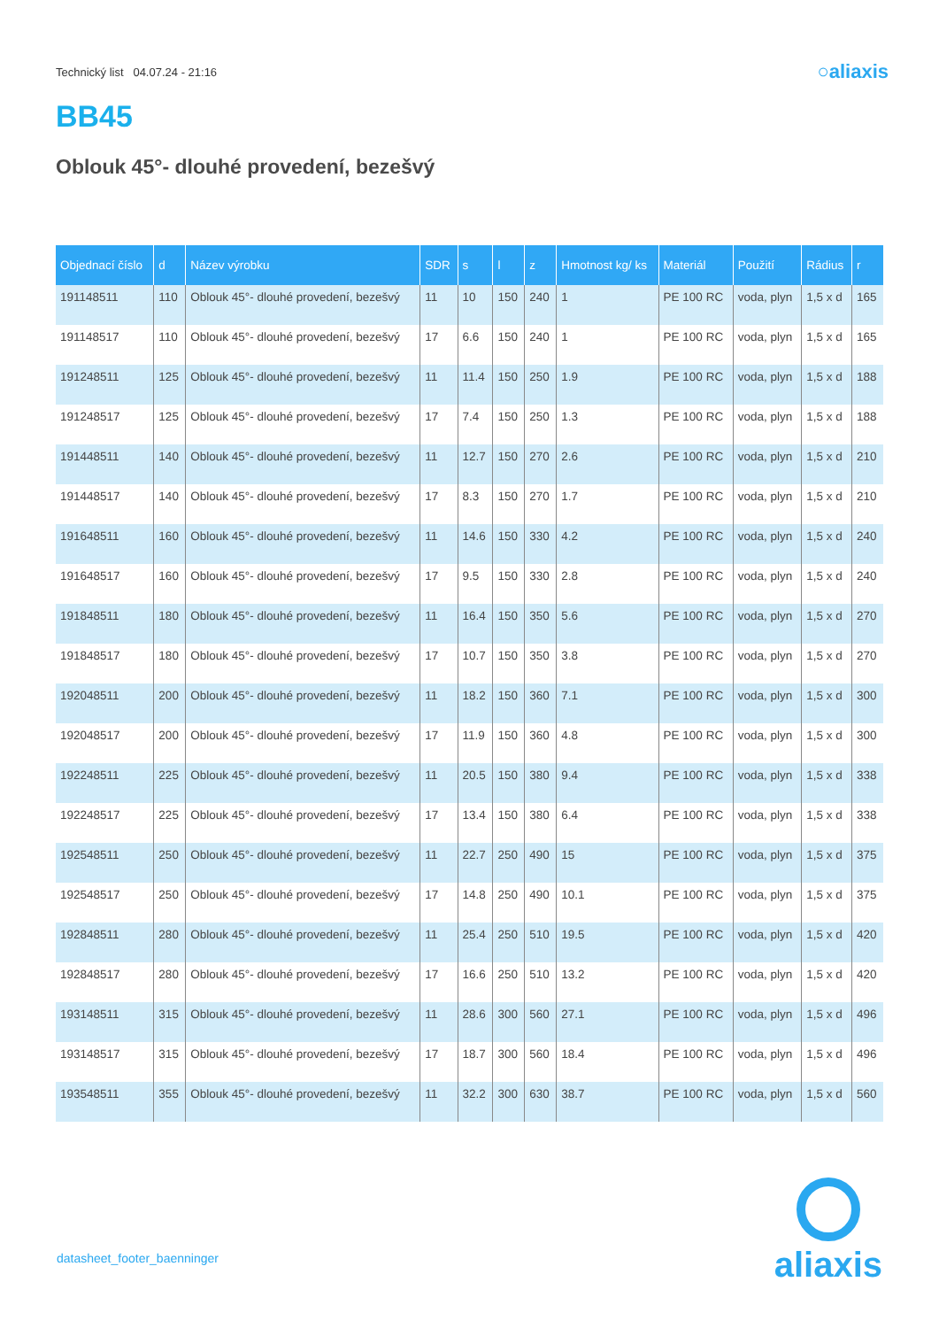Technický list 04.07.24 - 21:16
○aliaxis
BB45
Oblouk 45°- dlouhé provedení, bezešvý
| Objednací číslo | d | Název výrobku | SDR | s | l | z | Hmotnost kg/ ks | Materiál | Použití | Rádius | r |
| --- | --- | --- | --- | --- | --- | --- | --- | --- | --- | --- | --- |
| 191148511 | 110 | Oblouk 45°- dlouhé provedení, bezešvý | 11 | 10 | 150 | 240 | 1 | PE 100 RC | voda, plyn | 1,5 x d | 165 |
| 191148517 | 110 | Oblouk 45°- dlouhé provedení, bezešvý | 17 | 6.6 | 150 | 240 | 1 | PE 100 RC | voda, plyn | 1,5 x d | 165 |
| 191248511 | 125 | Oblouk 45°- dlouhé provedení, bezešvý | 11 | 11.4 | 150 | 250 | 1.9 | PE 100 RC | voda, plyn | 1,5 x d | 188 |
| 191248517 | 125 | Oblouk 45°- dlouhé provedení, bezešvý | 17 | 7.4 | 150 | 250 | 1.3 | PE 100 RC | voda, plyn | 1,5 x d | 188 |
| 191448511 | 140 | Oblouk 45°- dlouhé provedení, bezešvý | 11 | 12.7 | 150 | 270 | 2.6 | PE 100 RC | voda, plyn | 1,5 x d | 210 |
| 191448517 | 140 | Oblouk 45°- dlouhé provedení, bezešvý | 17 | 8.3 | 150 | 270 | 1.7 | PE 100 RC | voda, plyn | 1,5 x d | 210 |
| 191648511 | 160 | Oblouk 45°- dlouhé provedení, bezešvý | 11 | 14.6 | 150 | 330 | 4.2 | PE 100 RC | voda, plyn | 1,5 x d | 240 |
| 191648517 | 160 | Oblouk 45°- dlouhé provedení, bezešvý | 17 | 9.5 | 150 | 330 | 2.8 | PE 100 RC | voda, plyn | 1,5 x d | 240 |
| 191848511 | 180 | Oblouk 45°- dlouhé provedení, bezešvý | 11 | 16.4 | 150 | 350 | 5.6 | PE 100 RC | voda, plyn | 1,5 x d | 270 |
| 191848517 | 180 | Oblouk 45°- dlouhé provedení, bezešvý | 17 | 10.7 | 150 | 350 | 3.8 | PE 100 RC | voda, plyn | 1,5 x d | 270 |
| 192048511 | 200 | Oblouk 45°- dlouhé provedení, bezešvý | 11 | 18.2 | 150 | 360 | 7.1 | PE 100 RC | voda, plyn | 1,5 x d | 300 |
| 192048517 | 200 | Oblouk 45°- dlouhé provedení, bezešvý | 17 | 11.9 | 150 | 360 | 4.8 | PE 100 RC | voda, plyn | 1,5 x d | 300 |
| 192248511 | 225 | Oblouk 45°- dlouhé provedení, bezešvý | 11 | 20.5 | 150 | 380 | 9.4 | PE 100 RC | voda, plyn | 1,5 x d | 338 |
| 192248517 | 225 | Oblouk 45°- dlouhé provedení, bezešvý | 17 | 13.4 | 150 | 380 | 6.4 | PE 100 RC | voda, plyn | 1,5 x d | 338 |
| 192548511 | 250 | Oblouk 45°- dlouhé provedení, bezešvý | 11 | 22.7 | 250 | 490 | 15 | PE 100 RC | voda, plyn | 1,5 x d | 375 |
| 192548517 | 250 | Oblouk 45°- dlouhé provedení, bezešvý | 17 | 14.8 | 250 | 490 | 10.1 | PE 100 RC | voda, plyn | 1,5 x d | 375 |
| 192848511 | 280 | Oblouk 45°- dlouhé provedení, bezešvý | 11 | 25.4 | 250 | 510 | 19.5 | PE 100 RC | voda, plyn | 1,5 x d | 420 |
| 192848517 | 280 | Oblouk 45°- dlouhé provedení, bezešvý | 17 | 16.6 | 250 | 510 | 13.2 | PE 100 RC | voda, plyn | 1,5 x d | 420 |
| 193148511 | 315 | Oblouk 45°- dlouhé provedení, bezešvý | 11 | 28.6 | 300 | 560 | 27.1 | PE 100 RC | voda, plyn | 1,5 x d | 496 |
| 193148517 | 315 | Oblouk 45°- dlouhé provedení, bezešvý | 17 | 18.7 | 300 | 560 | 18.4 | PE 100 RC | voda, plyn | 1,5 x d | 496 |
| 193548511 | 355 | Oblouk 45°- dlouhé provedení, bezešvý | 11 | 32.2 | 300 | 630 | 38.7 | PE 100 RC | voda, plyn | 1,5 x d | 560 |
datasheet_footer_baenninger
aliaxis